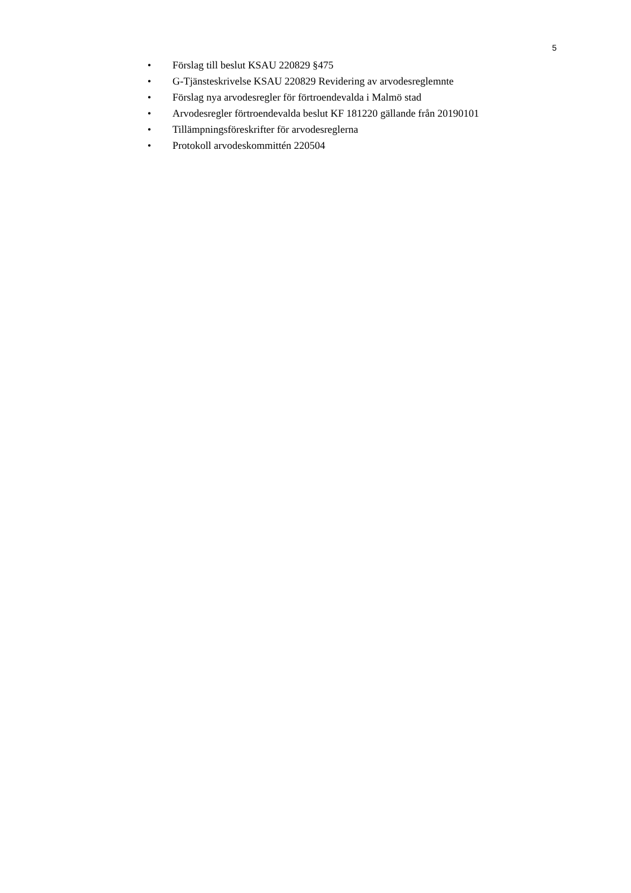5
• Förslag till beslut KSAU 220829 §475
• G-Tjänsteskrivelse KSAU 220829 Revidering av arvodesreglemnte
• Förslag nya arvodesregler för förtroendevalda i Malmö stad
• Arvodesregler förtroendevalda beslut KF 181220 gällande från 20190101
• Tillämpningsföreskrifter för arvodesreglerna
• Protokoll arvodeskommittén 220504